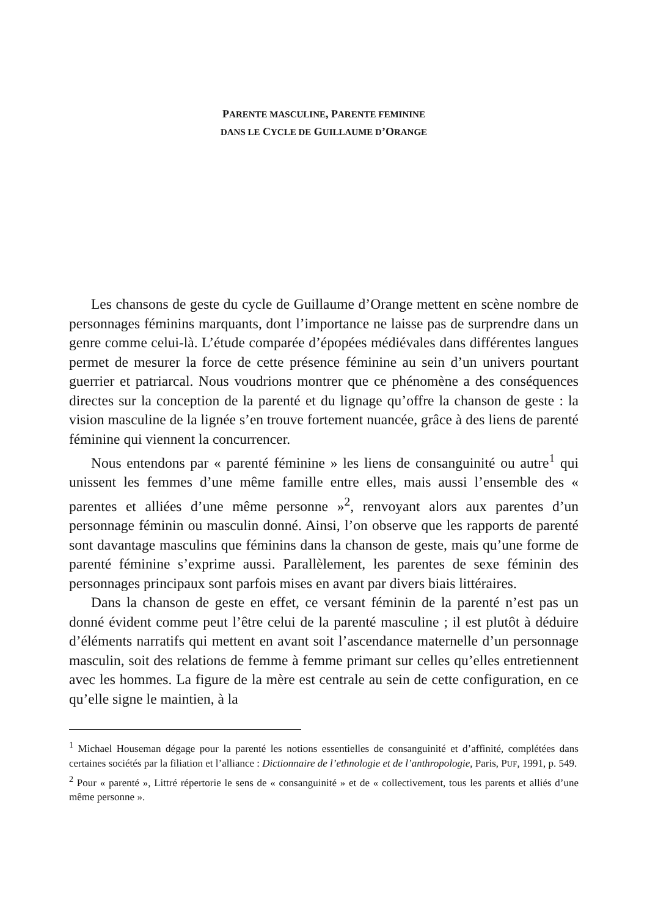PARENTE MASCULINE, PARENTE FEMININE
DANS LE CYCLE DE GUILLAUME D’ORANGE
Les chansons de geste du cycle de Guillaume d’Orange mettent en scène nombre de personnages féminins marquants, dont l’importance ne laisse pas de surprendre dans un genre comme celui-là. L’étude comparée d’épopées médiévales dans différentes langues permet de mesurer la force de cette présence féminine au sein d’un univers pourtant guerrier et patriarcal. Nous voudrions montrer que ce phénomène a des conséquences directes sur la conception de la parenté et du lignage qu’offre la chanson de geste : la vision masculine de la lignée s’en trouve fortement nuancée, grâce à des liens de parenté féminine qui viennent la concurrencer.
Nous entendons par « parenté féminine » les liens de consanguinité ou autre<sup>1</sup> qui unissent les femmes d’une même famille entre elles, mais aussi l’ensemble des « parentes et alliées d’une même personne »<sup>2</sup>, renvoyant alors aux parentes d’un personnage féminin ou masculin donné. Ainsi, l’on observe que les rapports de parenté sont davantage masculins que féminins dans la chanson de geste, mais qu’une forme de parenté féminine s’exprime aussi. Parallèlement, les parentes de sexe féminin des personnages principaux sont parfois mises en avant par divers biais littéraires.
Dans la chanson de geste en effet, ce versant féminin de la parenté n’est pas un donné évident comme peut l’être celui de la parenté masculine ; il est plutôt à déduire d’éléments narratifs qui mettent en avant soit l’ascendance maternelle d’un personnage masculin, soit des relations de femme à femme primant sur celles qu’elles entretiennent avec les hommes. La figure de la mère est centrale au sein de cette configuration, en ce qu’elle signe le maintien, à la
<sup>1</sup> Michael Houseman dégage pour la parenté les notions essentielles de consanguinité et d’affinité, complétées dans certaines sociétés par la filiation et l’alliance : Dictionnaire de l’ethnologie et de l’anthropologie, Paris, PUF, 1991, p. 549.
<sup>2</sup> Pour « parenté », Littré répertorie le sens de « consanguinité » et de « collectivement, tous les parents et alliés d’une même personne ».